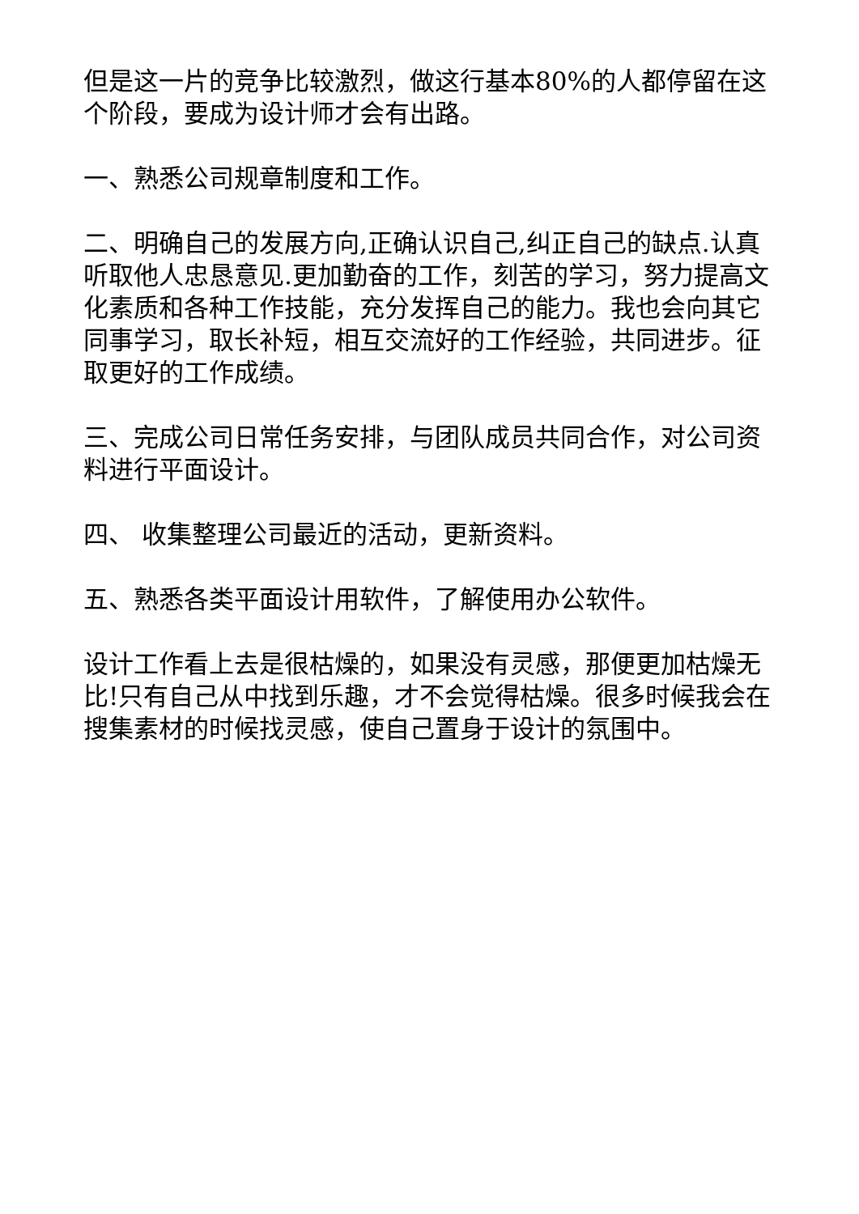但是这一片的竞争比较激烈，做这行基本80%的人都停留在这个阶段，要成为设计师才会有出路。
一、熟悉公司规章制度和工作。
二、明确自己的发展方向,正确认识自己,纠正自己的缺点.认真听取他人忠恳意见.更加勤奋的工作，刻苦的学习，努力提高文化素质和各种工作技能，充分发挥自己的能力。我也会向其它同事学习，取长补短，相互交流好的工作经验，共同进步。征取更好的工作成绩。
三、完成公司日常任务安排，与团队成员共同合作，对公司资料进行平面设计。
四、 收集整理公司最近的活动，更新资料。
五、熟悉各类平面设计用软件，了解使用办公软件。
设计工作看上去是很枯燥的，如果没有灵感，那便更加枯燥无比!只有自己从中找到乐趣，才不会觉得枯燥。很多时候我会在搜集素材的时候找灵感，使自己置身于设计的氛围中。